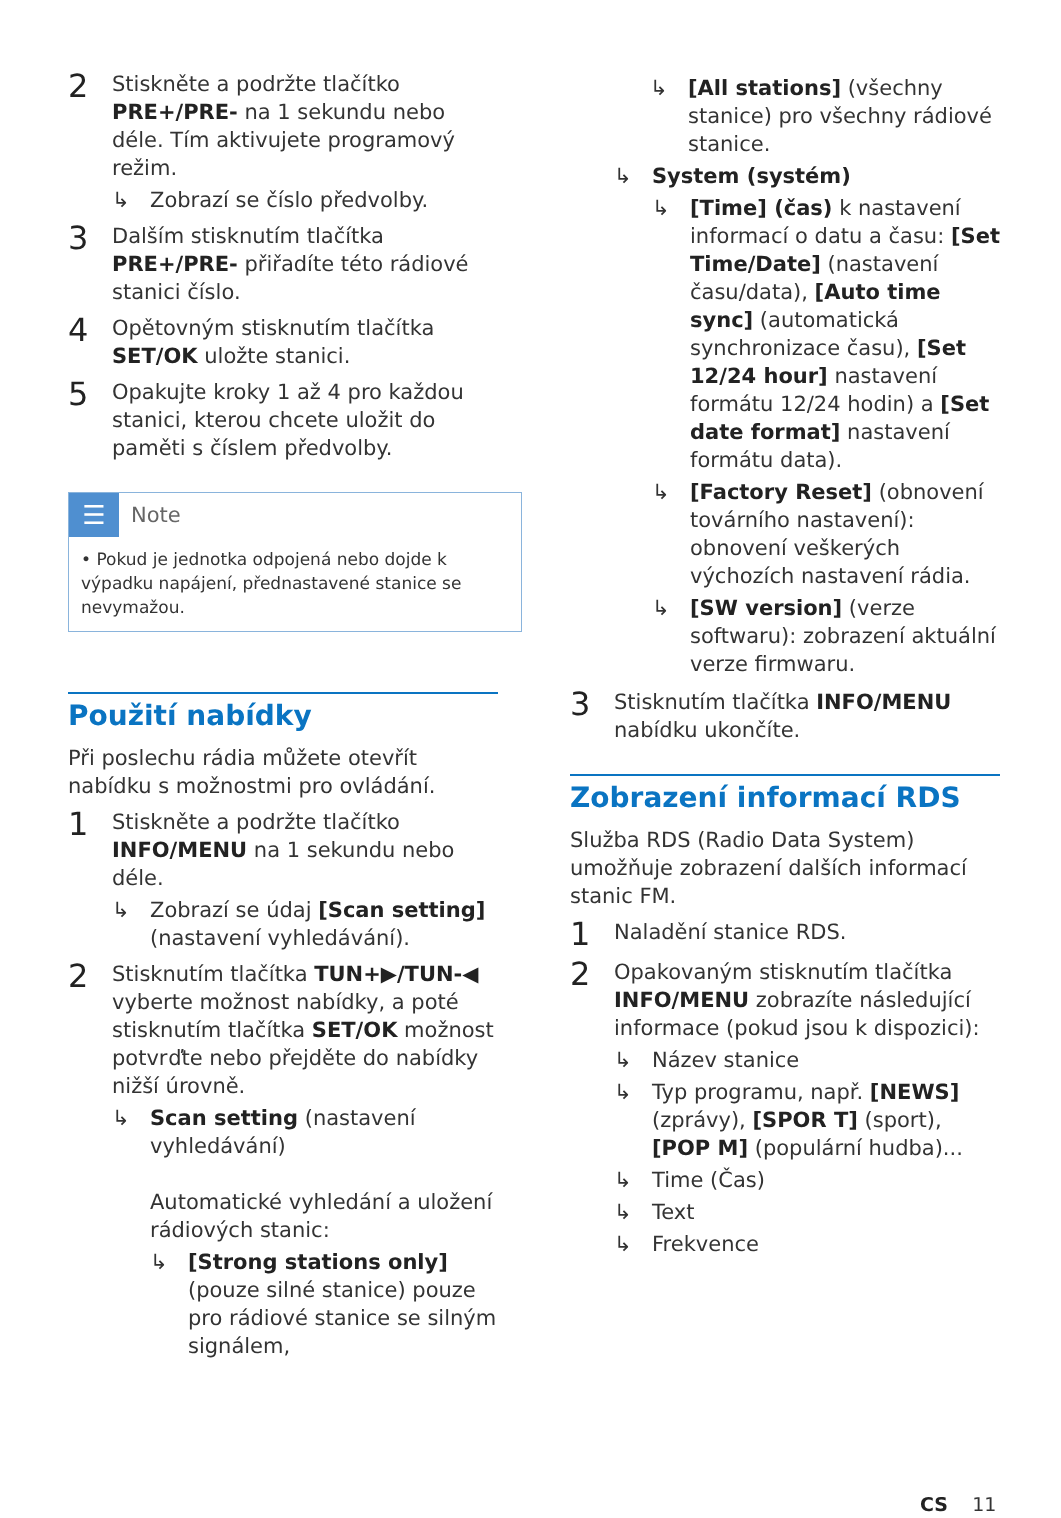2
Stiskněte a podržte tlačítko PRE+/PRE- na 1 sekundu nebo déle. Tím aktivujete programový režim.
↳ Zobrazí se číslo předvolby.
3
Dalším stisknutím tlačítka PRE+/PRE- přiřadíte této rádiové stanici číslo.
4
Opětovným stisknutím tlačítka SET/OK uložte stanici.
5
Opakujte kroky 1 až 4 pro každou stanici, kterou chcete uložit do paměti s číslem předvolby.
☰
Note
• Pokud je jednotka odpojená nebo dojde k výpadku napájení, přednastavené stanice se nevymažou.
Použití nabídky
Při poslechu rádia můžete otevřít nabídku s možnostmi pro ovládání.
1
Stiskněte a podržte tlačítko INFO/MENU na 1 sekundu nebo déle.
↳ Zobrazí se údaj [Scan setting] (nastavení vyhledávání).
2
Stisknutím tlačítka TUN+▶/TUN-◀ vyberte možnost nabídky, a poté stisknutím tlačítka SET/OK možnost potvrďte nebo přejděte do nabídky nižší úrovně.
↳ Scan setting (nastavení vyhledávání)
Automatické vyhledání a uložení rádiových stanic:
↳ [Strong stations only] (pouze silné stanice) pouze pro rádiové stanice se silným signálem,
↳ [All stations] (všechny stanice) pro všechny rádiové stanice.
↳ System (systém)
↳ [Time] (čas) k nastavení informací o datu a času: [Set Time/Date] (nastavení času/data), [Auto time sync] (automatická synchronizace času), [Set 12/24 hour] nastavení formátu 12/24 hodin) a [Set date format] nastavení formátu data).
↳ [Factory Reset] (obnovení továrního nastavení): obnovení veškerých výchozích nastavení rádia.
↳ [SW version] (verze softwaru): zobrazení aktuální verze firmwaru.
3
Stisknutím tlačítka INFO/MENU nabídku ukončíte.
Zobrazení informací RDS
Služba RDS (Radio Data System) umožňuje zobrazení dalších informací stanic FM.
1
Naladění stanice RDS.
2
Opakovaným stisknutím tlačítka INFO/MENU zobrazíte následující informace (pokud jsou k dispozici):
↳ Název stanice
↳ Typ programu, např. [NEWS] (zprávy), [SPOR T] (sport), [POP M] (populární hudba)...
↳ Time (Čas)
↳ Text
↳ Frekvence
CS 11